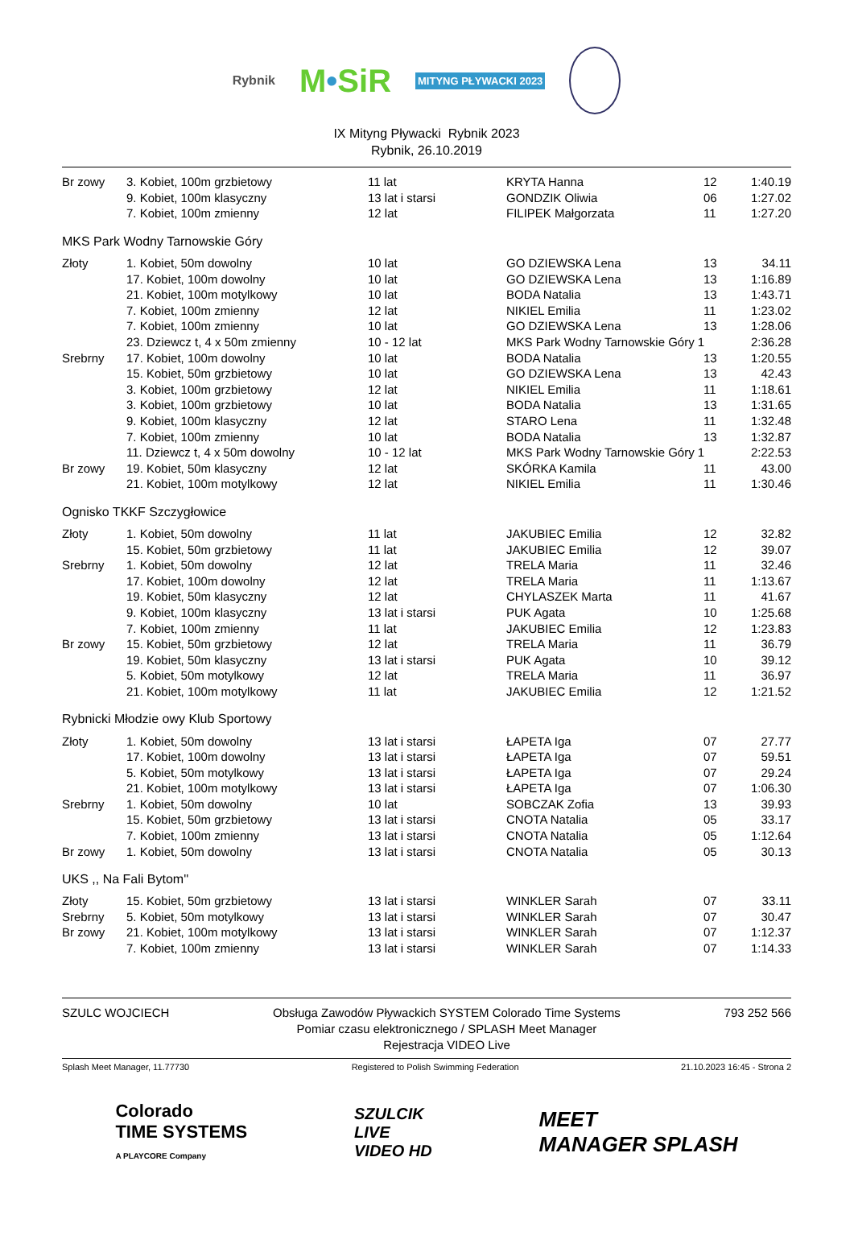Rybnik M•SiR MITYNG PŁYWACKI 2023
IX Mityng Pływacki Rybnik 2023
Rybnik, 26.10.2019
| Br zowy | 3. Kobiet, 100m grzbietowy | 11 lat | KRYTA Hanna | 12 | 1:40.19 |
| | 9. Kobiet, 100m klasyczny | 13 lat i starsi | GONDZIK Oliwia | 06 | 1:27.02 |
| | 7. Kobiet, 100m zmienny | 12 lat | FILIPEK Małgorzata | 11 | 1:27.20 |
MKS Park Wodny Tarnowskie Góry
| Złoty | 1. Kobiet, 50m dowolny | 10 lat | GO DZIEWSKA Lena | 13 | 34.11 |
| | 17. Kobiet, 100m dowolny | 10 lat | GO DZIEWSKA Lena | 13 | 1:16.89 |
| | 21. Kobiet, 100m motylkowy | 10 lat | BODA Natalia | 13 | 1:43.71 |
| | 7. Kobiet, 100m zmienny | 12 lat | NIKIEL Emilia | 11 | 1:23.02 |
| | 7. Kobiet, 100m zmienny | 10 lat | GO DZIEWSKA Lena | 13 | 1:28.06 |
| | 23. Dziewcz t, 4 x 50m zmienny | 10 - 12 lat | MKS Park Wodny Tarnowskie Góry 1 | | 2:36.28 |
| Srebrny | 17. Kobiet, 100m dowolny | 10 lat | BODA Natalia | 13 | 1:20.55 |
| | 15. Kobiet, 50m grzbietowy | 10 lat | GO DZIEWSKA Lena | 13 | 42.43 |
| | 3. Kobiet, 100m grzbietowy | 12 lat | NIKIEL Emilia | 11 | 1:18.61 |
| | 3. Kobiet, 100m grzbietowy | 10 lat | BODA Natalia | 13 | 1:31.65 |
| | 9. Kobiet, 100m klasyczny | 12 lat | STARO Lena | 11 | 1:32.48 |
| | 7. Kobiet, 100m zmienny | 10 lat | BODA Natalia | 13 | 1:32.87 |
| | 11. Dziewcz t, 4 x 50m dowolny | 10 - 12 lat | MKS Park Wodny Tarnowskie Góry 1 | | 2:22.53 |
| Br zowy | 19. Kobiet, 50m klasyczny | 12 lat | SKÓRKA Kamila | 11 | 43.00 |
| | 21. Kobiet, 100m motylkowy | 12 lat | NIKIEL Emilia | 11 | 1:30.46 |
Ognisko TKKF Szczygłowice
| Złoty | 1. Kobiet, 50m dowolny | 11 lat | JAKUBIEC Emilia | 12 | 32.82 |
| | 15. Kobiet, 50m grzbietowy | 11 lat | JAKUBIEC Emilia | 12 | 39.07 |
| Srebrny | 1. Kobiet, 50m dowolny | 12 lat | TRELA Maria | 11 | 32.46 |
| | 17. Kobiet, 100m dowolny | 12 lat | TRELA Maria | 11 | 1:13.67 |
| | 19. Kobiet, 50m klasyczny | 12 lat | CHYLASZEK Marta | 11 | 41.67 |
| | 9. Kobiet, 100m klasyczny | 13 lat i starsi | PUK Agata | 10 | 1:25.68 |
| | 7. Kobiet, 100m zmienny | 11 lat | JAKUBIEC Emilia | 12 | 1:23.83 |
| Br zowy | 15. Kobiet, 50m grzbietowy | 12 lat | TRELA Maria | 11 | 36.79 |
| | 19. Kobiet, 50m klasyczny | 13 lat i starsi | PUK Agata | 10 | 39.12 |
| | 5. Kobiet, 50m motylkowy | 12 lat | TRELA Maria | 11 | 36.97 |
| | 21. Kobiet, 100m motylkowy | 11 lat | JAKUBIEC Emilia | 12 | 1:21.52 |
Rybnicki Młodzie owy Klub Sportowy
| Złoty | 1. Kobiet, 50m dowolny | 13 lat i starsi | ŁAPETA Iga | 07 | 27.77 |
| | 17. Kobiet, 100m dowolny | 13 lat i starsi | ŁAPETA Iga | 07 | 59.51 |
| | 5. Kobiet, 50m motylkowy | 13 lat i starsi | ŁAPETA Iga | 07 | 29.24 |
| | 21. Kobiet, 100m motylkowy | 13 lat i starsi | ŁAPETA Iga | 07 | 1:06.30 |
| Srebrny | 1. Kobiet, 50m dowolny | 10 lat | SOBCZAK Zofia | 13 | 39.93 |
| | 15. Kobiet, 50m grzbietowy | 13 lat i starsi | CNOTA Natalia | 05 | 33.17 |
| | 7. Kobiet, 100m zmienny | 13 lat i starsi | CNOTA Natalia | 05 | 1:12.64 |
| Br zowy | 1. Kobiet, 50m dowolny | 13 lat i starsi | CNOTA Natalia | 05 | 30.13 |
UKS ,, Na Fali Bytom''
| Złoty | 15. Kobiet, 50m grzbietowy | 13 lat i starsi | WINKLER Sarah | 07 | 33.11 |
| Srebrny | 5. Kobiet, 50m motylkowy | 13 lat i starsi | WINKLER Sarah | 07 | 30.47 |
| Br zowy | 21. Kobiet, 100m motylkowy | 13 lat i starsi | WINKLER Sarah | 07 | 1:12.37 |
| | 7. Kobiet, 100m zmienny | 13 lat i starsi | WINKLER Sarah | 07 | 1:14.33 |
SZULC WOJCIECH Obsługa Zawodów Pływackich SYSTEM Colorado Time Systems
Pomiar czasu elektronicznego / SPLASH Meet Manager
Rejestracja VIDEO Live 793 252 566
Splash Meet Manager, 11.77730 Registered to Polish Swimming Federation 21.10.2023 16:45 - Strona 2
Colorado
TIME SYSTEMS
A PLAYCORE Company SZULCIK
LIVE
VIDEO HD MEET
MANAGER SPLASH